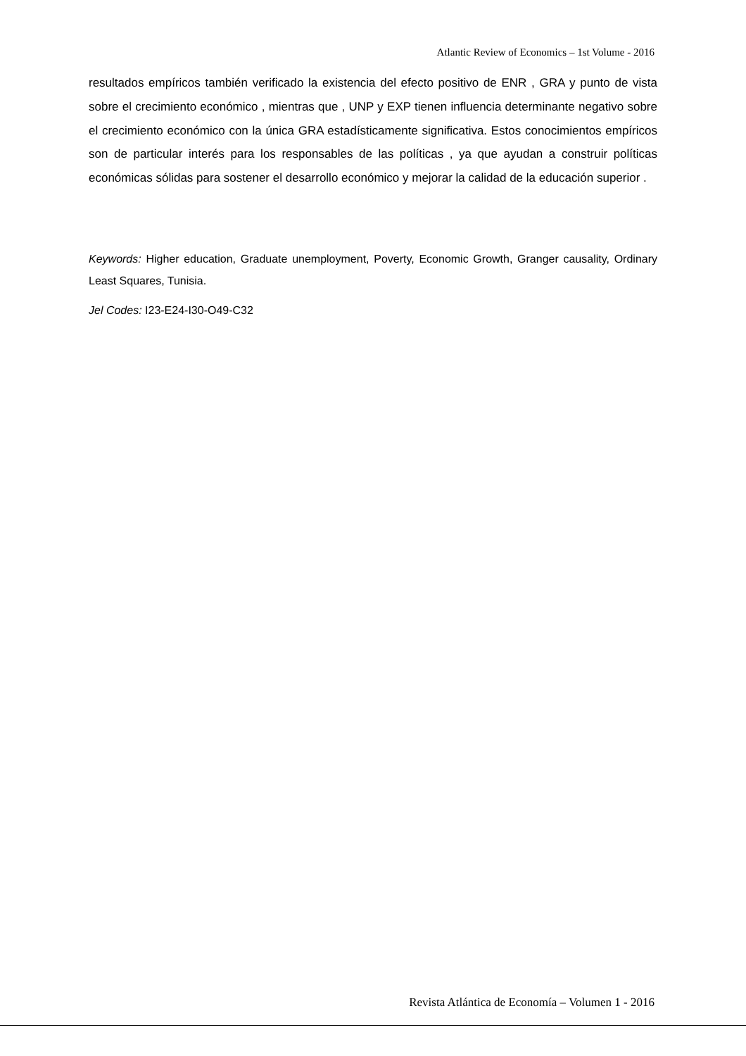Atlantic Review of Economics – 1st Volume - 2016
resultados empíricos también verificado la existencia del efecto positivo de ENR , GRA y punto de vista sobre el crecimiento económico , mientras que , UNP y EXP tienen influencia determinante negativo sobre el crecimiento económico con la única GRA estadísticamente significativa. Estos conocimientos empíricos son de particular interés para los responsables de las políticas , ya que ayudan a construir políticas económicas sólidas para sostener el desarrollo económico y mejorar la calidad de la educación superior .
Keywords: Higher education, Graduate unemployment, Poverty, Economic Growth, Granger causality, Ordinary Least Squares, Tunisia.
Jel Codes: I23-E24-I30-O49-C32
Revista Atlántica de Economía – Volumen 1 - 2016